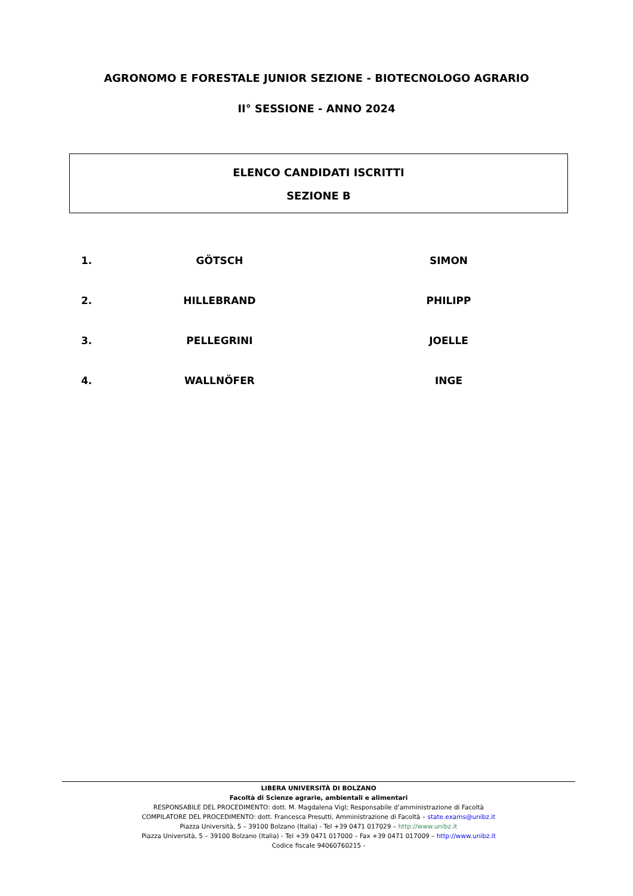AGRONOMO E FORESTALE JUNIOR SEZIONE - BIOTECNOLOGO AGRARIO
II° SESSIONE - ANNO 2024
ELENCO CANDIDATI ISCRITTI
SEZIONE B
| 1. | GÖTSCH | | SIMON |
| 2. | HILLEBRAND | | PHILIPP |
| 3. | PELLEGRINI | | JOELLE |
| 4. | WALLNÖFER | | INGE |
LIBERA UNIVERSITÀ DI BOLZANO
Facoltà di Scienze agrarie, ambientali e alimentari
RESPONSABILE DEL PROCEDIMENTO: dott. M. Magdalena Vigl; Responsabile d’amministrazione di Facoltà
COMPILATORE DEL PROCEDIMENTO: dott. Francesca Presutti, Amministrazione di Facoltà – state.exams@unibz.it
Piazza Università, 5 – 39100 Bolzano (Italia) - Tel +39 0471 017029 – http://www.unibz.it
Piazza Università, 5 – 39100 Bolzano (Italia) - Tel +39 0471 017000 – Fax +39 0471 017009 – http://www.unibz.it
Codice fiscale 94060760215 -